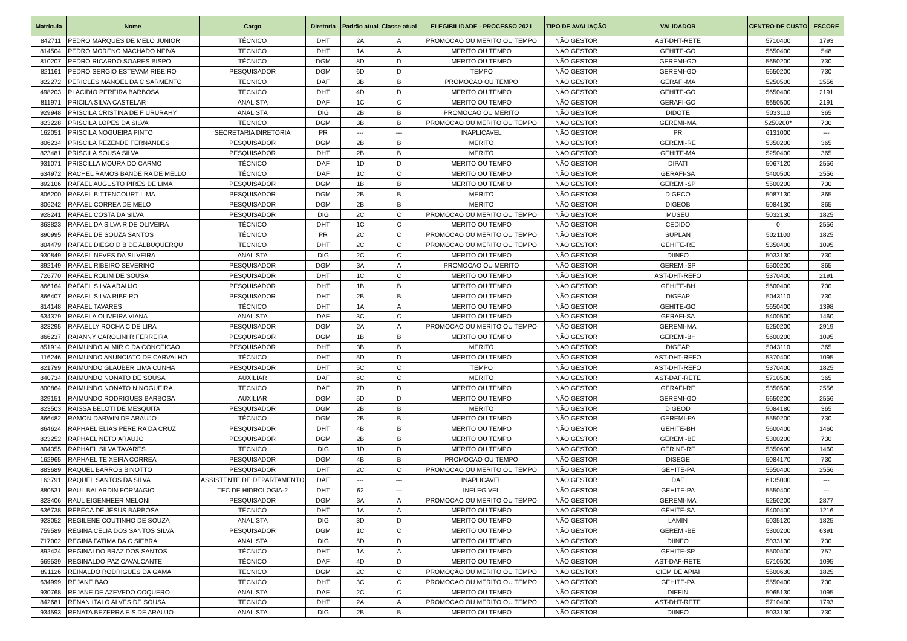| Matrícula | Nome | Cargo | Diretoria | Padrão atual | Classe atual | ELEGIBILIDADE - PROCESSO 2021 | TIPO DE AVALIAÇÃO | VALIDADOR | CENTRO DE CUSTO | ESCORE |
| --- | --- | --- | --- | --- | --- | --- | --- | --- | --- | --- |
| 842711 | PEDRO MARQUES DE MELO JUNIOR | TÉCNICO | DHT | 2A | A | PROMOCAO OU MERITO OU TEMPO | NÃO GESTOR | AST-DHT-RETE | 5710400 | 1793 |
| 814504 | PEDRO MORENO MACHADO NEIVA | TÉCNICO | DHT | 1A | A | MERITO OU TEMPO | NÃO GESTOR | GEHITE-GO | 5650400 | 548 |
| 810207 | PEDRO RICARDO SOARES BISPO | TÉCNICO | DGM | 8D | D | MERITO OU TEMPO | NÃO GESTOR | GEREMI-GO | 5650200 | 730 |
| 821161 | PEDRO SERGIO ESTEVAM RIBEIRO | PESQUISADOR | DGM | 6D | D | TEMPO | NÃO GESTOR | GEREMI-GO | 5650200 | 730 |
| 822272 | PERICLES MANOEL DA C SARMENTO | TÉCNICO | DAF | 3B | B | PROMOCAO OU TEMPO | NÃO GESTOR | GERAFI-MA | 5250500 | 2556 |
| 498203 | PLACIDIO PEREIRA BARBOSA | TÉCNICO | DHT | 4D | D | MERITO OU TEMPO | NÃO GESTOR | GEHITE-GO | 5650400 | 2191 |
| 811971 | PRICILA SILVA CASTELAR | ANALISTA | DAF | 1C | C | MERITO OU TEMPO | NÃO GESTOR | GERAFI-GO | 5650500 | 2191 |
| 929948 | PRISCILA CRISTINA DE F URURAHY | ANALISTA | DIG | 2B | B | PROMOCAO OU MERITO | NÃO GESTOR | DIDOTE | 5033110 | 365 |
| 823228 | PRISCILA LOPES DA SILVA | TÉCNICO | DGM | 3B | B | PROMOCAO OU MERITO OU TEMPO | NÃO GESTOR | GEREMI-MA | 5250200* | 730 |
| 162051 | PRISCILA NOGUEIRA PINTO | SECRETARIA DIRETORIA | PR | --- | --- | INAPLICAVEL | NÃO GESTOR | PR | 6131000 | --- |
| 806234 | PRISCILA REZENDE FERNANDES | PESQUISADOR | DGM | 2B | B | MERITO | NÃO GESTOR | GEREMI-RE | 5350200 | 365 |
| 823481 | PRISCILA SOUSA SILVA | PESQUISADOR | DHT | 2B | B | MERITO | NÃO GESTOR | GEHITE-MA | 5250400 | 365 |
| 931071 | PRISCILLA MOURA DO CARMO | TÉCNICO | DAF | 1D | D | MERITO OU TEMPO | NÃO GESTOR | DIPATI | 5067120 | 2556 |
| 634972 | RACHEL RAMOS BANDEIRA DE MELLO | TÉCNICO | DAF | 1C | C | MERITO OU TEMPO | NÃO GESTOR | GERAFI-SA | 5400500 | 2556 |
| 892106 | RAFAEL AUGUSTO PIRES DE LIMA | PESQUISADOR | DGM | 1B | B | MERITO OU TEMPO | NÃO GESTOR | GEREMI-SP | 5500200 | 730 |
| 806200 | RAFAEL BITTENCOURT LIMA | PESQUISADOR | DGM | 2B | B | MERITO | NÃO GESTOR | DIGECO | 5087130 | 365 |
| 806242 | RAFAEL CORREA DE MELO | PESQUISADOR | DGM | 2B | B | MERITO | NÃO GESTOR | DIGEOB | 5084130 | 365 |
| 928241 | RAFAEL COSTA DA SILVA | PESQUISADOR | DIG | 2C | C | PROMOCAO OU MERITO OU TEMPO | NÃO GESTOR | MUSEU | 5032130 | 1825 |
| 863823 | RAFAEL DA SILVA R DE OLIVEIRA | TÉCNICO | DHT | 1C | C | MERITO OU TEMPO | NÃO GESTOR | CEDIDO | 0 | 2556 |
| 890995 | RAFAEL DE SOUZA SANTOS | TÉCNICO | PR | 2C | C | PROMOCAO OU MERITO OU TEMPO | NÃO GESTOR | SUPLAN | 5021100 | 1825 |
| 804479 | RAFAEL DIEGO D B DE ALBUQUERQU | TÉCNICO | DHT | 2C | C | PROMOCAO OU MERITO OU TEMPO | NÃO GESTOR | GEHITE-RE | 5350400 | 1095 |
| 930849 | RAFAEL NEVES DA SILVEIRA | ANALISTA | DIG | 2C | C | MERITO OU TEMPO | NÃO GESTOR | DIINFO | 5033130 | 730 |
| 892149 | RAFAEL RIBEIRO SEVERINO | PESQUISADOR | DGM | 3A | A | PROMOCAO OU MERITO | NÃO GESTOR | GEREMI-SP | 5500200 | 365 |
| 726770 | RAFAEL ROLIM DE SOUSA | PESQUISADOR | DHT | 1C | C | MERITO OU TEMPO | NÃO GESTOR | AST-DHT-REFO | 5370400 | 2191 |
| 866164 | RAFAEL SILVA ARAUJO | PESQUISADOR | DHT | 1B | B | MERITO OU TEMPO | NÃO GESTOR | GEHITE-BH | 5600400 | 730 |
| 866407 | RAFAEL SILVA RIBEIRO | PESQUISADOR | DHT | 2B | B | MERITO OU TEMPO | NÃO GESTOR | DIGEAP | 5043110 | 730 |
| 814148 | RAFAEL TAVARES | TÉCNICO | DHT | 1A | A | MERITO OU TEMPO | NÃO GESTOR | GEHITE-GO | 5650400 | 1398 |
| 634379 | RAFAELA OLIVEIRA VIANA | ANALISTA | DAF | 3C | C | MERITO OU TEMPO | NÃO GESTOR | GERAFI-SA | 5400500 | 1460 |
| 823295 | RAFAELLY ROCHA C DE LIRA | PESQUISADOR | DGM | 2A | A | PROMOCAO OU MERITO OU TEMPO | NÃO GESTOR | GEREMI-MA | 5250200 | 2919 |
| 866237 | RAIANNY CAROLINI R FERREIRA | PESQUISADOR | DGM | 1B | B | MERITO OU TEMPO | NÃO GESTOR | GEREMI-BH | 5600200 | 1095 |
| 851914 | RAIMUNDO ALMIR C DA CONCEICAO | PESQUISADOR | DHT | 3B | B | MERITO | NÃO GESTOR | DIGEAP | 5043110 | 365 |
| 116246 | RAIMUNDO ANUNCIATO DE CARVALHO | TÉCNICO | DHT | 5D | D | MERITO OU TEMPO | NÃO GESTOR | AST-DHT-REFO | 5370400 | 1095 |
| 821799 | RAIMUNDO GLAUBER LIMA CUNHA | PESQUISADOR | DHT | 5C | C | TEMPO | NÃO GESTOR | AST-DHT-REFO | 5370400 | 1825 |
| 840734 | RAIMUNDO NONATO DE SOUSA | AUXILIAR | DAF | 6C | C | MERITO | NÃO GESTOR | AST-DAF-RETE | 5710500 | 365 |
| 800864 | RAIMUNDO NONATO N NOGUEIRA | TÉCNICO | DAF | 7D | D | MERITO OU TEMPO | NÃO GESTOR | GERAFI-RE | 5350500 | 2556 |
| 329151 | RAIMUNDO RODRIGUES BARBOSA | AUXILIAR | DGM | 5D | D | MERITO OU TEMPO | NÃO GESTOR | GEREMI-GO | 5650200 | 2556 |
| 823503 | RAISSA BELOTI DE MESQUITA | PESQUISADOR | DGM | 2B | B | MERITO | NÃO GESTOR | DIGEOD | 5084180 | 365 |
| 866482 | RAMON DARWIN DE ARAUJO | TÉCNICO | DGM | 2B | B | MERITO OU TEMPO | NÃO GESTOR | GEREMI-PA | 5550200 | 730 |
| 864624 | RAPHAEL ELIAS PEREIRA DA CRUZ | PESQUISADOR | DHT | 4B | B | MERITO OU TEMPO | NÃO GESTOR | GEHITE-BH | 5600400 | 1460 |
| 823252 | RAPHAEL NETO ARAUJO | PESQUISADOR | DGM | 2B | B | MERITO OU TEMPO | NÃO GESTOR | GEREMI-BE | 5300200 | 730 |
| 804355 | RAPHAEL SILVA TAVARES | TÉCNICO | DIG | 1D | D | MERITO OU TEMPO | NÃO GESTOR | GERINF-RE | 5350600 | 1460 |
| 162965 | RAPHAEL TEIXEIRA CORREA | PESQUISADOR | DGM | 4B | B | PROMOCAO OU TEMPO | NÃO GESTOR | DISEGE | 5084170 | 730 |
| 883689 | RAQUEL BARROS BINOTTO | PESQUISADOR | DHT | 2C | C | PROMOCAO OU MERITO OU TEMPO | NÃO GESTOR | GEHITE-PA | 5550400 | 2556 |
| 163791 | RAQUEL SANTOS DA SILVA | ASSISTENTE DE DEPARTAMENTO | DAF | --- | --- | INAPLICAVEL | NÃO GESTOR | DAF | 6135000 | --- |
| 880531 | RAUL BALARDIN FORMAGIO | TEC DE HIDROLOGIA-2 | DHT | 62 | --- | INELEGIVEL | NÃO GESTOR | GEHITE-PA | 5550400 | --- |
| 823406 | RAUL EIGENHEER MELONI | PESQUISADOR | DGM | 3A | A | PROMOCAO OU MERITO OU TEMPO | NÃO GESTOR | GEREMI-MA | 5250200 | 2877 |
| 636738 | REBECA DE JESUS BARBOSA | TÉCNICO | DHT | 1A | A | MERITO OU TEMPO | NÃO GESTOR | GEHITE-SA | 5400400 | 1216 |
| 923052 | REGILENE COUTINHO DE SOUZA | ANALISTA | DIG | 3D | D | MERITO OU TEMPO | NÃO GESTOR | LAMIN | 5035120 | 1825 |
| 759589 | REGINA CELIA DOS SANTOS SILVA | PESQUISADOR | DGM | 1C | C | MERITO OU TEMPO | NÃO GESTOR | GEREMI-BE | 5300200 | 6391 |
| 717002 | REGINA FATIMA DA C SIEBRA | ANALISTA | DIG | 5D | D | MERITO OU TEMPO | NÃO GESTOR | DIINFO | 5033130 | 730 |
| 892424 | REGINALDO BRAZ DOS SANTOS | TÉCNICO | DHT | 1A | A | MERITO OU TEMPO | NÃO GESTOR | GEHITE-SP | 5500400 | 757 |
| 669539 | REGINALDO PAZ CAVALCANTE | TÉCNICO | DAF | 4D | D | MERITO OU TEMPO | NÃO GESTOR | AST-DAF-RETE | 5710500 | 1095 |
| 891126 | REINALDO RODRIGUES DA GAMA | TÉCNICO | DGM | 2C | C | PROMOÇÃO OU MERITO OU TEMPO | NÃO GESTOR | CIEM DE APIAÍ | 5500630 | 1825 |
| 634999 | REJANE BAO | TÉCNICO | DHT | 3C | C | PROMOCAO OU MERITO OU TEMPO | NÃO GESTOR | GEHITE-PA | 5550400 | 730 |
| 930768 | REJANE DE AZEVEDO COQUERO | ANALISTA | DAF | 2C | C | MERITO OU TEMPO | NÃO GESTOR | DIEFIN | 5065130 | 1095 |
| 842681 | RENAN ITALO ALVES DE SOUSA | TÉCNICO | DHT | 2A | A | PROMOCAO OU MERITO OU TEMPO | NÃO GESTOR | AST-DHT-RETE | 5710400 | 1793 |
| 934593 | RENATA BEZERRA E S DE ARAUJO | ANALISTA | DIG | 2B | B | MERITO OU TEMPO | NÃO GESTOR | DIINFO | 5033130 | 730 |